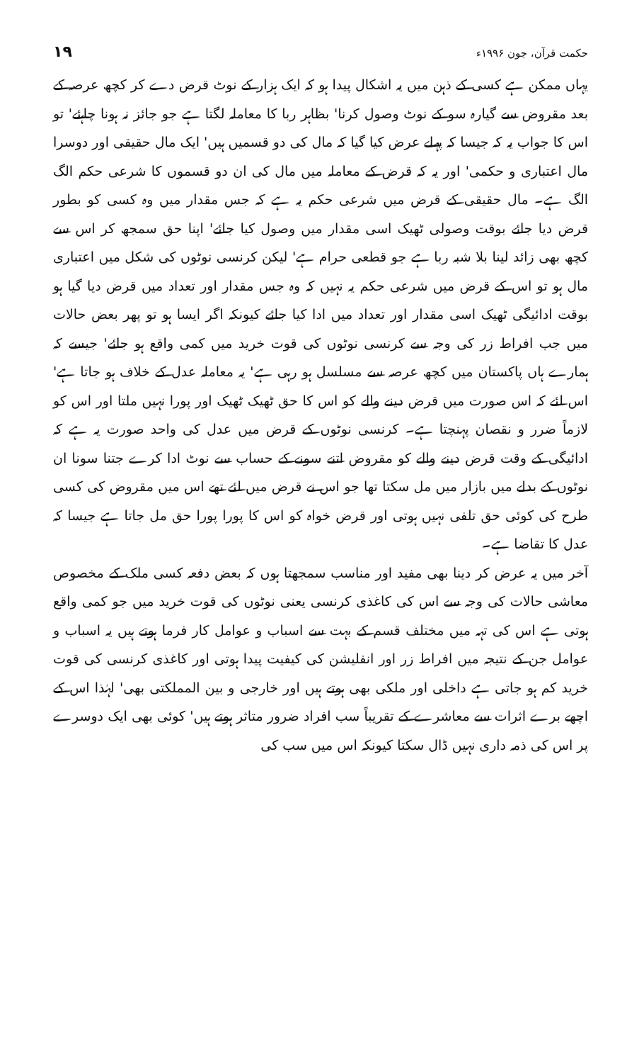۱۹ حکمت قرآن، جون ۱۹۹۶ء
یہاں ممکن ہے کسی کے ذہن میں یہ اشکال پیدا ہو کہ ایک ہزار کے نوٹ قرض دے کر کچھ عرصہ کے بعد مقروض سے گیارہ سو کے نوٹ وصول کرنا' بظاہر ربا کا معاملہ لگتا ہے جو جائز نہ ہونا چاہئے' تو اس کا جواب یہ کہ جیسا کہ پہلے عرض کیا گیا کہ مال کی دو قسمیں ہیں' ایک مال حقیقی اور دوسرا مال اعتباری و حکمی' اور یہ کہ قرض کے معاملہ میں مال کی ان دو قسموں کا شرعی حکم الگ الگ ہے۔ مال حقیقی کے قرض میں شرعی حکم یہ ہے کہ جس مقدار میں وہ کسی کو بطور قرض دیا جائے بوقت وصولی ٹھیک اسی مقدار میں وصول کیا جائے' اپنا حق سمجھ کر اس سے کچھ بھی زائد لینا بلا شبہ ربا ہے جو قطعی حرام ہے' لیکن کرنسی نوٹوں کی شکل میں اعتباری مال ہو تو اس کے قرض میں شرعی حکم یہ نہیں کہ وہ جس مقدار اور تعداد میں قرض دیا گیا ہو بوقت ادائیگی ٹھیک اسی مقدار اور تعداد میں ادا کیا جائے کیونکہ اگر ایسا ہو تو پھر بعض حالات میں جب افراط زر کی وجہ سے کرنسی نوٹوں کی قوت خرید میں کمی واقع ہو جائے' جیسے کہ ہمارے ہاں پاکستان میں کچھ عرصہ سے مسلسل ہو رہی ہے' یہ معاملہ عدل کے خلاف ہو جاتا ہے' اس لئے کہ اس صورت میں قرض دینے والے کو اس کا حق ٹھیک ٹھیک اور پورا نہیں ملتا اور اس کو لازماً ضرر و نقصان پہنچتا ہے۔ کرنسی نوٹوں کے قرض میں عدل کی واحد صورت یہ ہے کہ ادائیگی کے وقت قرض دینے والے کو مقروض اتنے سونے کے حساب سے نوٹ ادا کرے جتنا سونا ان نوٹوں کے بدلے میں بازار میں مل سکتا تھا جو اس نے قرض میں لئے تھے اس میں مقروض کی کسی طرح کی کوئی حق تلفی نہیں ہوتی اور قرض خواہ کو اس کا پورا پورا حق مل جاتا ہے جیسا کہ عدل کا تقاضا ہے۔
آخر میں یہ عرض کر دینا بھی مفید اور مناسب سمجھتا ہوں کہ بعض دفعہ کسی ملک کے مخصوص معاشی حالات کی وجہ سے اس کی کاغذی کرنسی یعنی نوٹوں کی قوت خرید میں جو کمی واقع ہوتی ہے اس کی تہہ میں مختلف قسم کے بہت سے اسباب و عوامل کار فرما ہوتے ہیں یہ اسباب و عوامل جن کے نتیجہ میں افراط زر اور انفلیشن کی کیفیت پیدا ہوتی اور کاغذی کرنسی کی قوت خرید کم ہو جاتی ہے داخلی اور ملکی بھی ہوتے ہیں اور خارجی و بین المملکتی بھی' لہٰذا اس کے اچھے برے اثرات سے معاشرے کے تقریباً سب افراد ضرور متاثر ہوتے ہیں' کوئی بھی ایک دوسرے پر اس کی ذمہ داری نہیں ڈال سکتا کیونکہ اس میں سب کی